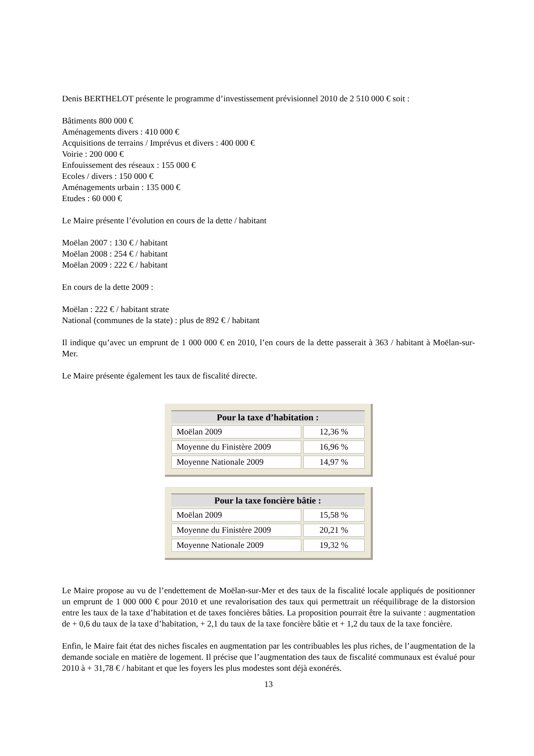Denis BERTHELOT présente le programme d’investissement prévisionnel 2010 de 2 510 000 € soit :
Bâtiments 800 000 €
Aménagements divers : 410 000 €
Acquisitions de terrains / Imprévus et divers : 400 000 €
Voirie : 200 000 €
Enfouissement des réseaux : 155 000 €
Ecoles / divers : 150 000 €
Aménagements urbain : 135 000 €
Etudes : 60 000 €
Le Maire présente l’évolution en cours de la dette / habitant
Moëlan 2007 : 130 € / habitant
Moëlan 2008 : 254 € / habitant
Moëlan 2009 : 222 € / habitant
En cours de la dette 2009 :
Moëlan : 222 € / habitant strate
National (communes de la state) : plus de 892 € / habitant
Il indique qu’avec un emprunt de 1 000 000 € en 2010, l’en cours de la dette passerait à 363 / habitant à Moëlan-sur-Mer.
Le Maire présente également les taux de fiscalité directe.
| Pour la taxe d’habitation : | |
| --- | --- |
| Moëlan 2009 | 12,36 % |
| Moyenne du Finistère 2009 | 16,96 % |
| Moyenne Nationale 2009 | 14,97 % |
| Pour la taxe foncière bâtie : | |
| --- | --- |
| Moëlan 2009 | 15,58 % |
| Moyenne du Finistère 2009 | 20,21 % |
| Moyenne Nationale 2009 | 19,32 % |
Le Maire propose au vu de l’endettement de Moëlan-sur-Mer et des taux de la fiscalité locale appliqués de positionner un emprunt de 1 000 000 € pour 2010 et une revalorisation des taux qui permettrait un rééquilibrage de la distorsion entre les taux de la taxe d’habitation et de taxes foncières bâties. La proposition pourrait être la suivante : augmentation de + 0,6 du taux de la taxe d’habitation, + 2,1 du taux de la taxe foncière bâtie et + 1,2 du taux de la taxe foncière.
Enfin, le Maire fait état des niches fiscales en augmentation par les contribuables les plus riches, de l’augmentation de la demande sociale en matière de logement. Il précise que l’augmentation des taux de fiscalité communaux est évalué pour 2010 à + 31,78 € / habitant et que les foyers les plus modestes sont déjà exonérés.
13